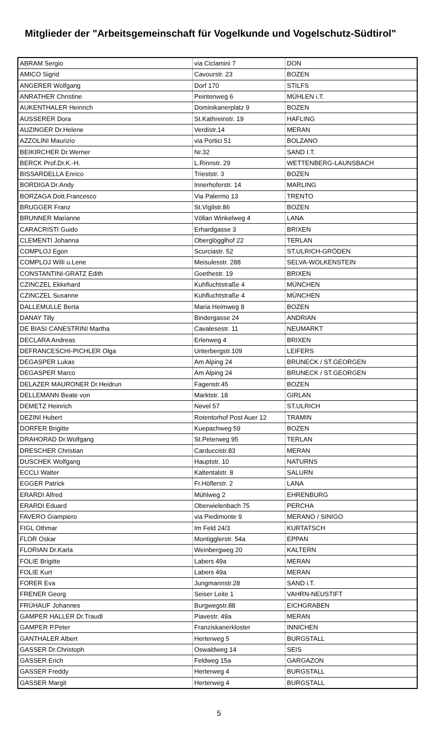Mitglieder der "Arbeitsgemeinschaft für Vogelkunde und Vogelschutz-Südtirol"
| ABRAM Sergio | via Ciclamini 7 | DON |
| AMICO Sigrid | Cavourstr. 23 | BOZEN |
| ANGERER Wolfgang | Dorf 170 | STILFS |
| ANRATHER Christine | Peintenweg 6 | MÜHLEN i.T. |
| AUKENTHALER Heinrich | Dominikanerplatz 9 | BOZEN |
| AUSSERER Dora | St.Kathreinstr. 19 | HAFLING |
| AUZINGER Dr.Helene | Verdistr.14 | MERAN |
| AZZOLINI Maurizio | via Portici 51 | BOLZANO |
| BEIKIRCHER Dr.Werner | Nr.32 | SAND I.T. |
| BERCK Prof.Dr.K.-H. | L.Rinnstr. 29 | WETTENBERG-LAUNSBACH |
| BISSARDELLA Enrico | Trieststr. 3 | BOZEN |
| BORDIGA Dr.Andy | Innerhoferstr. 14 | MARLING |
| BORZAGA Dott.Francesco | Via Palermo 13 | TRENTO |
| BRUGGER Franz | St.Vigilstr.86 | BOZEN |
| BRUNNER Marianne | Völlan Winkelweg 4 | LANA |
| CARACRISTI Guido | Erhardgasse 3 | BRIXEN |
| CLEMENTI Johanna | Oberglögglhof 22 | TERLAN |
| COMPLOJ Egon | Scurciastr. 52 | ST.ULRICH-GRÖDEN |
| COMPLOJ Willi u.Lene | Meisulesstr. 288 | SELVA-WOLKENSTEIN |
| CONSTANTINI-GRATZ Edith | Goethestr. 19 | BRIXEN |
| CZINCZEL Ekkehard | Kuhfluchtstraße 4 | MÜNCHEN |
| CZINCZEL Susanne | Kuhfluchtstraße 4 | MÜNCHEN |
| DALLEMULLE Berta | Maria Heimweg 8 | BOZEN |
| DANAY Tilly | Bindergasse 24 | ANDRIAN |
| DE BIASI CANESTRINI Martha | Cavalesestr. 11 | NEUMARKT |
| DECLARA Andreas | Erlenweg 4 | BRIXEN |
| DEFRANCESCHI-PICHLER Olga | Unterbergstr.109 | LEIFERS |
| DEGASPER Lukas | Am Alping 24 | BRUNECK / ST.GEORGEN |
| DEGASPER Marco | Am Alping 24 | BRUNECK / ST.GEORGEN |
| DELAZER MAURONER Dr.Heidrun | Fagenstr.45 | BOZEN |
| DELLEMANN Beate von | Marktstr. 18 | GIRLAN |
| DEMETZ Heinrich | Nevel 57 | ST.ULRICH |
| DEZINI Hubert | Rotentorhof Post Auer 12 | TRAMIN |
| DORFER Brigitte | Kuepachweg 59 | BOZEN |
| DRAHORAD Dr.Wolfgang | St.Peterweg 95 | TERLAN |
| DRESCHER Christian | Carduccistr.83 | MERAN |
| DUSCHEK Wolfgang | Hauptstr. 10 | NATURNS |
| ECCLI Walter | Kaltentalstr. 8 | SALURN |
| EGGER Patrick | Fr.Höflerstr. 2 | LANA |
| ERARDI Alfred | Mühlweg 2 | EHRENBURG |
| ERARDI Eduard | Oberwielenbach 75 | PERCHA |
| FAVERO Giampiero | via Piedimonte 9 | MERANO / SINIGO |
| FIGL Othmar | Im Feld 24/3 | KURTATSCH |
| FLOR Oskar | Montigglerstr. 54a | EPPAN |
| FLORIAN Dr.Karla | Weinbergweg 20 | KALTERN |
| FOLIE Brigitte | Labers 49a | MERAN |
| FOLIE Kurt | Labers 49a | MERAN |
| FORER Eva | Jungmannstr.28 | SAND i.T. |
| FRENER Georg | Seiser Leite 1 | VAHRN-NEUSTIFT |
| FRÜHAUF Johannes | Burgwegstr.88 | EICHGRABEN |
| GAMPER HALLER Dr.Traudl | Piavestr. 49a | MERAN |
| GAMPER P.Peter | Franziskanerkloster | INNICHEN |
| GANTHALER Albert | Herterweg 5 | BURGSTALL |
| GASSER Dr.Christoph | Oswaldweg 14 | SEIS |
| GASSER Erich | Feldweg 15a | GARGAZON |
| GASSER Freddy | Herterweg 4 | BURGSTALL |
| GASSER Margit | Herterweg 4 | BURGSTALL |
5